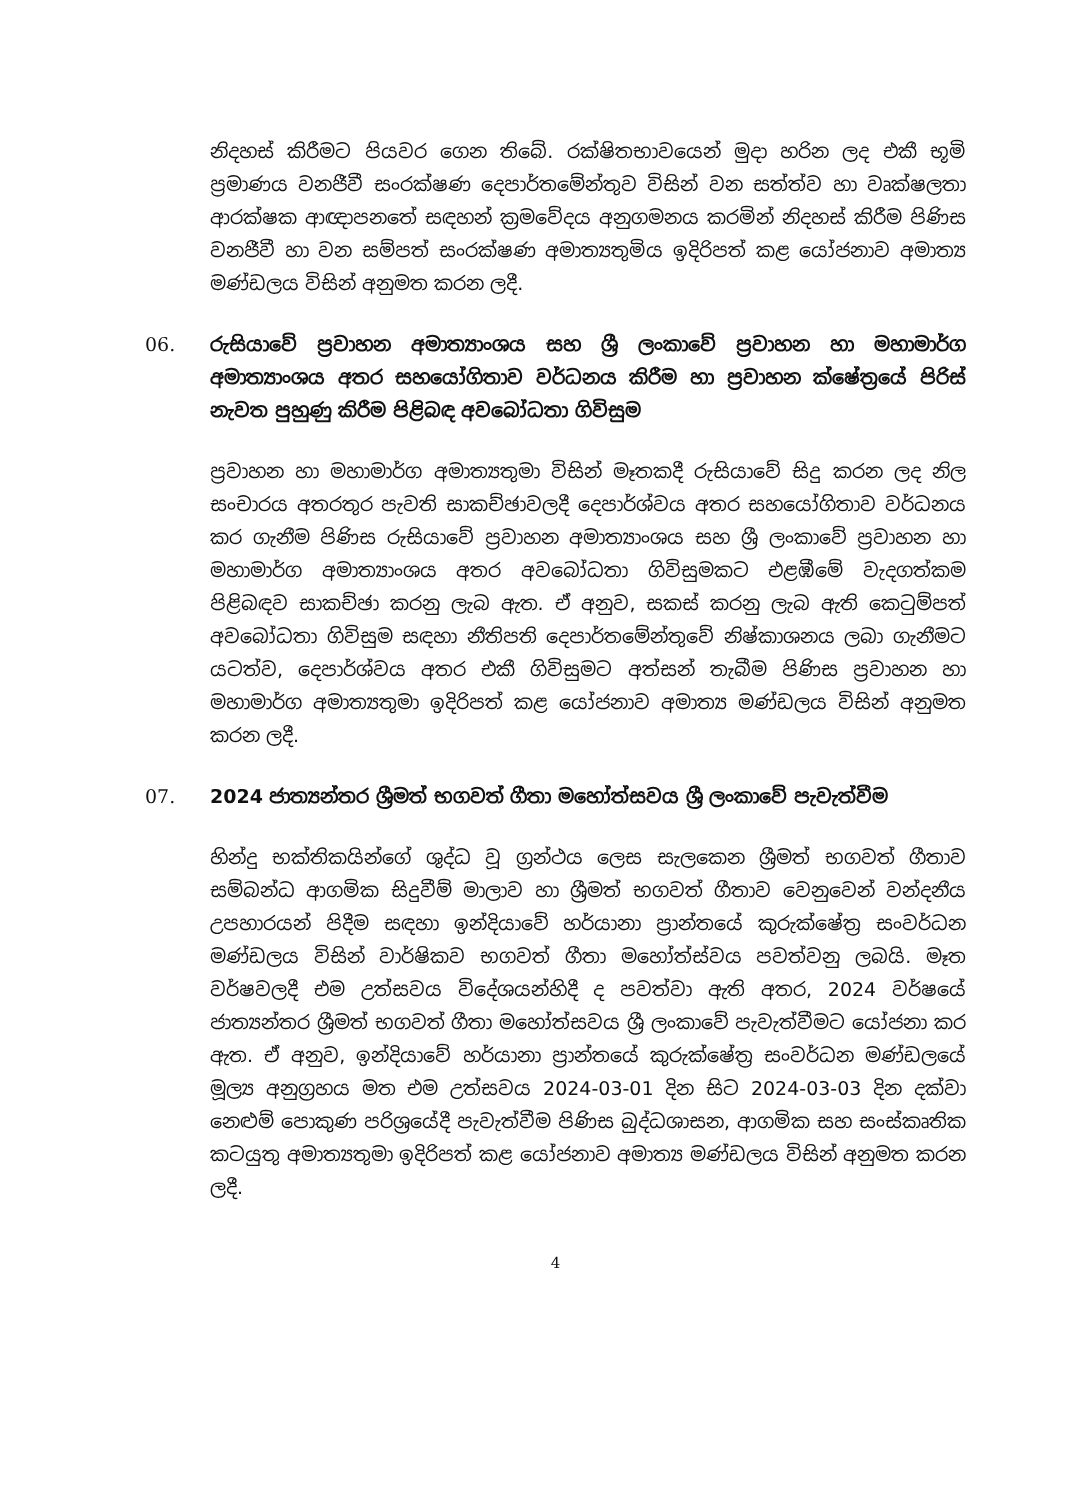නිදහස් කිරීමට පියවර ගෙන තිබේ. රක්ෂිතභාවයෙන් මුදා හරින ලද එකී භූමි ප්‍රමාණය වනජීවී සංරක්ෂණ දෙපාර්තමේන්තුව විසින් වන සත්ත්ව හා වෘක්ෂලතා ආරක්ෂක ආඥාපනතේ සඳහන් ක්‍රමවේදය අනුගමනය කරමින් නිදහස් කිරීම පිණිස වනජීවී හා වන සම්පත් සංරක්ෂණ අමාත්‍යතුමිය ඉදිරිපත් කළ යෝජනාව අමාත්‍ය මණ්ඩලය විසින් අනුමත කරන ලදී.
06. රුසියාවේ ප්‍රවාහන අමාත්‍යාංශය සහ ශ්‍රී ලංකාවේ ප්‍රවාහන හා මහාමාර්ග අමාත්‍යාංශය අතර සහයෝගිතාව වර්ධනය කිරීම හා ප්‍රවාහන ක්ෂේත්‍රයේ පිරිස් නැවත පුහුණු කිරීම පිළිබඳ අවබෝධතා ගිවිසුම
ප්‍රවාහන හා මහාමාර්ග අමාත්‍යතුමා විසින් මෑතකදී රුසියාවේ සිදු කරන ලද නිල සංචාරය අතරතුර පැවති සාකච්ඡාවලදී දෙපාර්ශ්වය අතර සහයෝගිතාව වර්ධනය කර ගැනීම පිණිස රුසියාවේ ප්‍රවාහන අමාත්‍යාංශය සහ ශ්‍රී ලංකාවේ ප්‍රවාහන හා මහාමාර්ග අමාත්‍යාංශය අතර අවබෝධතා ගිවිසුමකට එළඹීමේ වැදගත්කම පිළිබඳව සාකච්ඡා කරනු ලැබ ඇත. ඒ අනුව, සකස් කරනු ලැබ ඇති කෙටුම්පත් අවබෝධතා ගිවිසුම සඳහා නීතිපති දෙපාර්තමේන්තුවේ නිෂ්කාශනය ලබා ගැනීමට යටත්ව, දෙපාර්ශ්වය අතර එකී ගිවිසුමට අත්සන් තැබීම පිණිස ප්‍රවාහන හා මහාමාර්ග අමාත්‍යතුමා ඉදිරිපත් කළ යෝජනාව අමාත්‍ය මණ්ඩලය විසින් අනුමත කරන ලදී.
07. 2024 ජාත්‍යන්තර ශ්‍රීමත් භගවත් ගීතා මහෝත්සවය ශ්‍රී ලංකාවේ පැවැත්වීම
හින්දු භක්තිකයින්ගේ ශුද්ධ වූ ග්‍රන්ථය ලෙස සැලකෙන ශ්‍රීමත් භගවත් ගීතාව සම්බන්ධ ආගමික සිදුවීම් මාලාව හා ශ්‍රීමත් භගවත් ගීතාව වෙනුවෙන් වන්දනීය උපහාරයන් පිදීම සඳහා ඉන්දියාවේ හර්යානා ප්‍රාන්තයේ කුරුක්ෂේත්‍ර සංවර්ධන මණ්ඩලය විසින් වාර්ෂිකව භගවත් ගීතා මහෝත්ස්වය පවත්වනු ලබයි. මෑත වර්ෂවලදී එම උත්සවය විදේශයන්හිදී ද පවත්වා ඇති අතර, 2024 වර්ෂයේ ජාත්‍යන්තර ශ්‍රීමත් භගවත් ගීතා මහෝත්සවය ශ්‍රී ලංකාවේ පැවැත්වීමට යෝජනා කර ඇත. ඒ අනුව, ඉන්දියාවේ හර්යානා ප්‍රාන්තයේ කුරුක්ෂේත්‍ර සංවර්ධන මණ්ඩලයේ මූල්‍ය අනුග්‍රහය මත එම උත්සවය 2024-03-01 දින සිට 2024-03-03 දින දක්වා නෙළුම් පොකුණ පරිශ්‍රයේදී පැවැත්වීම පිණිස බුද්ධශාසන, ආගමික සහ සංස්කෘතික කටයුතු අමාත්‍යතුමා ඉදිරිපත් කළ යෝජනාව අමාත්‍ය මණ්ඩලය විසින් අනුමත කරන ලදී.
4